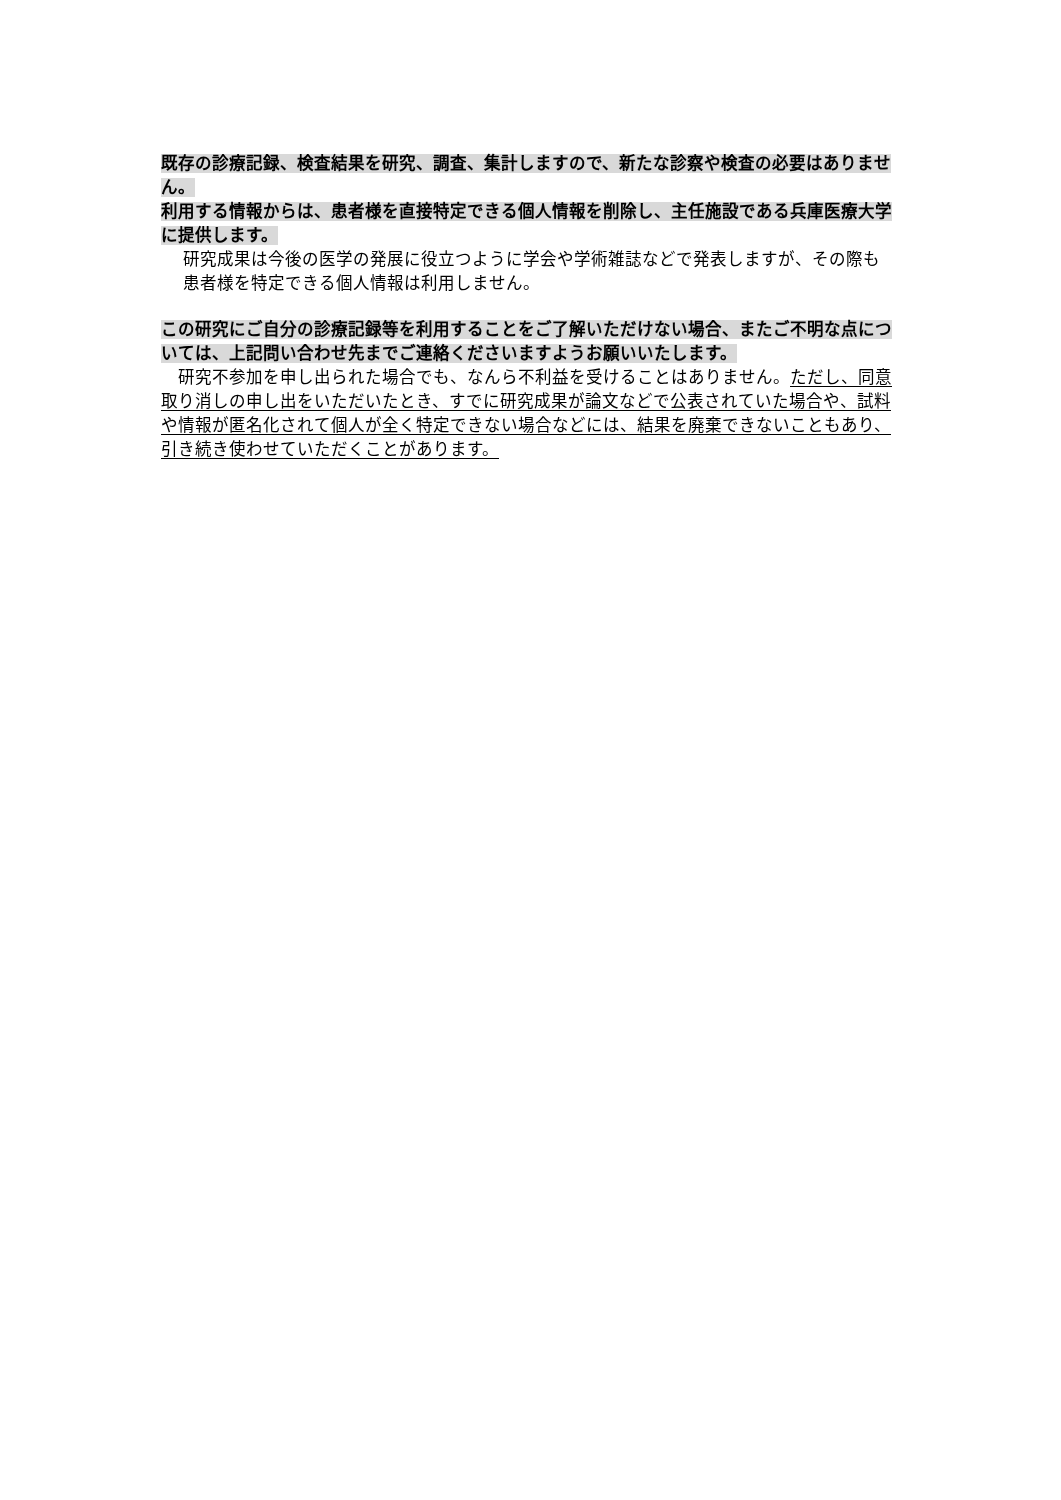既存の診療記録、検査結果を研究、調査、集計しますので、新たな診察や検査の必要はありません。
利用する情報からは、患者様を直接特定できる個人情報を削除し、主任施設である兵庫医療大学に提供します。
研究成果は今後の医学の発展に役立つように学会や学術雑誌などで発表しますが、その際も患者様を特定できる個人情報は利用しません。
この研究にご自分の診療記録等を利用することをご了解いただけない場合、またご不明な点については、上記問い合わせ先までご連絡くださいますようお願いいたします。
　研究不参加を申し出られた場合でも、なんら不利益を受けることはありません。ただし、同意取り消しの申し出をいただいたとき、すでに研究成果が論文などで公表されていた場合や、試料や情報が匿名化されて個人が全く特定できない場合などには、結果を廃棄できないこともあり、引き続き使わせていただくことがあります。